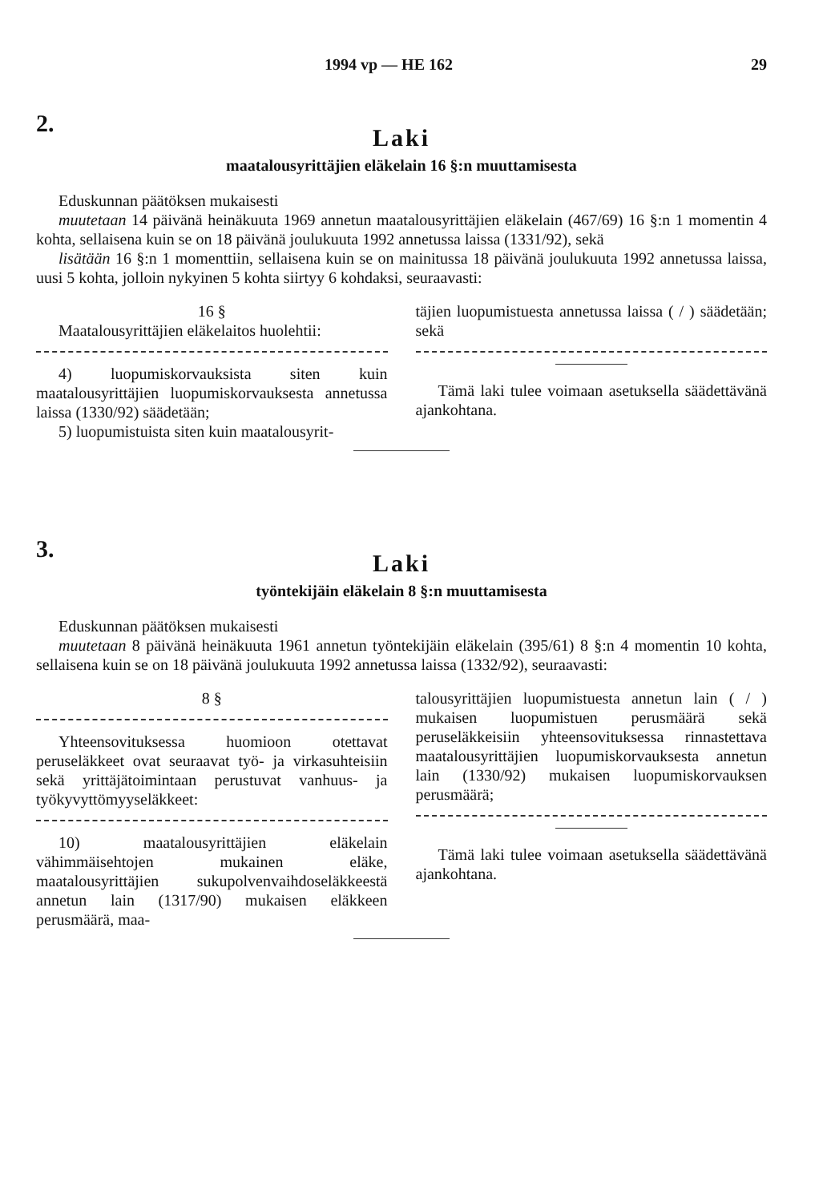1994 vp — HE 162 29
2.
Laki
maatalousyrittäjien eläkelain 16 §:n muuttamisesta
Eduskunnan päätöksen mukaisesti
muutetaan 14 päivänä heinäkuuta 1969 annetun maatalousyrittäjien eläkelain (467/69) 16 §:n 1 momentin 4 kohta, sellaisena kuin se on 18 päivänä joulukuuta 1992 annetussa laissa (1331/92), sekä
lisätään 16 §:n 1 momenttiin, sellaisena kuin se on mainitussa 18 päivänä joulukuuta 1992 annetussa laissa, uusi 5 kohta, jolloin nykyinen 5 kohta siirtyy 6 kohdaksi, seuraavasti:
16 §
Maatalousyrittäjien eläkelaitos huolehtii:
4) luopumiskorvauksista siten kuin maatalousyrittäjien luopumiskorvauksesta annetussa laissa (1330/92) säädetään;
5) luopumistuista siten kuin maatalousyrit-
täjien luopumistuesta annetussa laissa ( / ) säädetään; sekä
Tämä laki tulee voimaan asetuksella säädettävänä ajankohtana.
3.
Laki
työntekijäin eläkelain 8 §:n muuttamisesta
Eduskunnan päätöksen mukaisesti
muutetaan 8 päivänä heinäkuuta 1961 annetun työntekijäin eläkelain (395/61) 8 §:n 4 momentin 10 kohta, sellaisena kuin se on 18 päivänä joulukuuta 1992 annetussa laissa (1332/92), seuraavasti:
8 §
Yhteensovituksessa huomioon otettavat peruseläkkeet ovat seuraavat työ- ja virkasuhteisiin sekä yrittäjätoimintaan perustuvat vanhuus- ja työkyvyttömyyseläkkeet:
10) maatalousyrittäjien eläkelain vähimmäisehtojen mukainen eläke, maatalousyrittäjien sukupolvenvaihdoseläkkeestä annetun lain (1317/90) mukaisen eläkkeen perusmäärä, maa-
talousyrittäjien luopumistuesta annetun lain ( / ) mukaisen luopumistuen perusmäärä sekä peruseläkkeisiin yhteensovituksessa rinnastettava maatalousyrittäjien luopumiskorvauksesta annetun lain (1330/92) mukaisen luopumiskorvauksen perusmäärä;
Tämä laki tulee voimaan asetuksella säädettävänä ajankohtana.